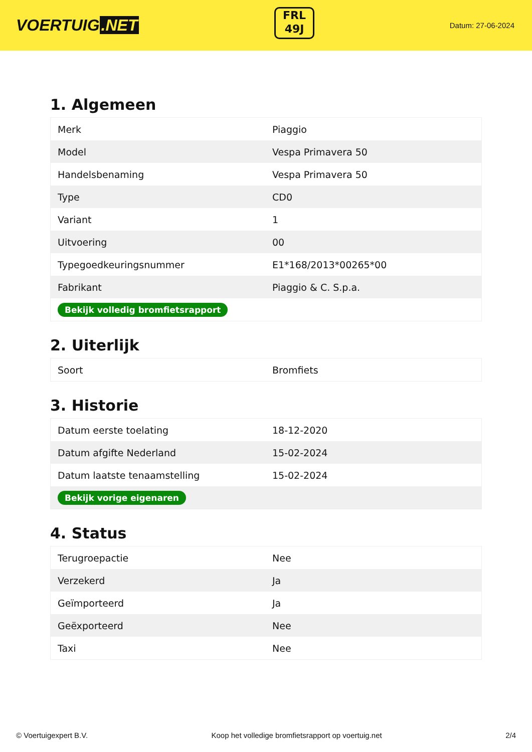VOERTUIG.NET
FRL
49J
Datum: 27-06-2024
1. Algemeen
| Merk | Piaggio |
| Model | Vespa Primavera 50 |
| Handelsbenaming | Vespa Primavera 50 |
| Type | CD0 |
| Variant | 1 |
| Uitvoering | 00 |
| Typegoedkeuringsnummer | E1*168/2013*00265*00 |
| Fabrikant | Piaggio & C. S.p.a. |
| Bekijk volledig bromfietsrapport | |
2. Uiterlijk
| Soort | Bromfiets |
3. Historie
| Datum eerste toelating | 18-12-2020 |
| Datum afgifte Nederland | 15-02-2024 |
| Datum laatste tenaamstelling | 15-02-2024 |
| Bekijk vorige eigenaren | |
4. Status
| Terugroepactie | Nee |
| Verzekerd | Ja |
| Geïmporteerd | Ja |
| Geëxporteerd | Nee |
| Taxi | Nee |
© Voertuigexpert B.V. Koop het volledige bromfietsrapport op voertuig.net 2/4